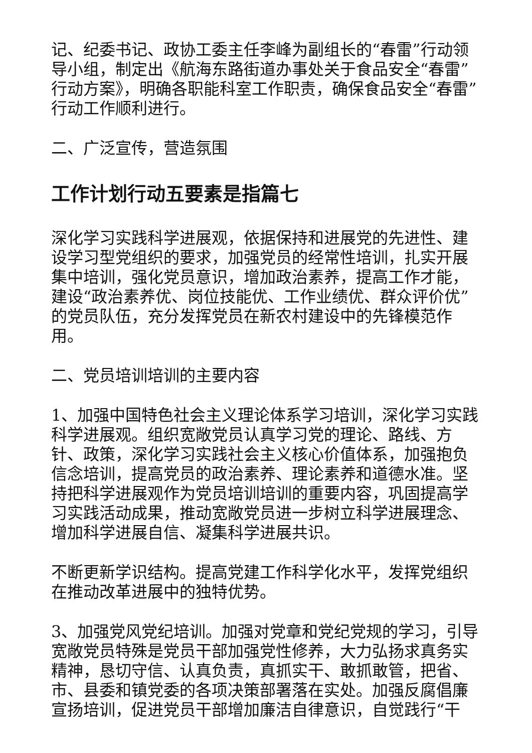记、纪委书记、政协工委主任李峰为副组长的“春雷”行动领导小组，制定出《航海东路街道办事处关于食品安全“春雷”行动方案》，明确各职能科室工作职责，确保食品安全“春雷”行动工作顺利进行。
二、广泛宣传，营造氛围
工作计划行动五要素是指篇七
深化学习实践科学进展观，依据保持和进展党的先进性、建设学习型党组织的要求，加强党员的经常性培训，扎实开展集中培训，强化党员意识，增加政治素养，提高工作才能，建设“政治素养优、岗位技能优、工作业绩优、群众评价优”的党员队伍，充分发挥党员在新农村建设中的先锋模范作用。
二、党员培训培训的主要内容
1、加强中国特色社会主义理论体系学习培训，深化学习实践科学进展观。组织宽敞党员认真学习党的理论、路线、方针、政策，深化学习实践社会主义核心价值体系，加强抱负信念培训，提高党员的政治素养、理论素养和道德水准。坚持把科学进展观作为党员培训培训的重要内容，巩固提高学习实践活动成果，推动宽敞党员进一步树立科学进展理念、增加科学进展自信、凝集科学进展共识。
不断更新学识结构。提高党建工作科学化水平，发挥党组织在推动改革进展中的独特优势。
3、加强党风党纪培训。加强对党章和党纪党规的学习，引导宽敞党员特殊是党员干部加强党性修养，大力弘扬求真务实精神，恳切守信、认真负责，真抓实干、敢抓敢管，把省、市、县委和镇党委的各项决策部署落在实处。加强反腐倡廉宣扬培训，促进党员干部增加廉洁自律意识，自觉践行“干